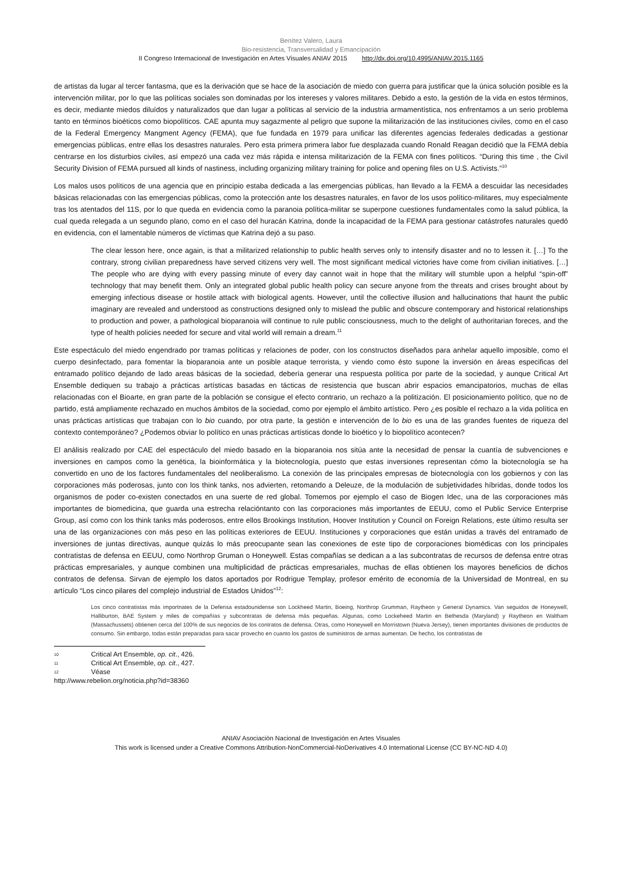Benítez Valero, Laura
Bio-resistencia, Transversalidad y Emancipación
II Congreso Internacional de Investigación en Artes Visuales ANIAV 2015 http://dx.doi.org/10.4995/ANIAV.2015.1165
de artistas da lugar al tercer fantasma, que es la derivación que se hace de la asociación de miedo con guerra para justificar que la única solución posible es la intervención militar, por lo que las políticas sociales son dominadas por los intereses y valores militares. Debido a esto, la gestión de la vida en estos términos, es decir, mediante miedos diluídos y naturalizados que dan lugar a políticas al servicio de la industria armamentística, nos enfrentamos a un serio problema tanto en términos bioéticos como biopolíticos. CAE apunta muy sagazmente al peligro que supone la militarización de las instituciones civiles, como en el caso de la Federal Emergency Mangment Agency (FEMA), que fue fundada en 1979 para unificar las diferentes agencias federales dedicadas a gestionar emergencias públicas, entre ellas los desastres naturales. Pero esta primera primera labor fue desplazada cuando Ronald Reagan decidió que la FEMA debía centrarse en los disturbios civiles, así empezó una cada vez más rápida e intensa militarización de la FEMA con fines políticos. “During this time , the Civil Security Division of FEMA pursued all kinds of nastiness, including organizing military training for police and opening files on U.S. Activists.”<sup>10</sup>
Los malos usos políticos de una agencia que en principio estaba dedicada a las emergencias públicas, han llevado a la FEMA a descuidar las necesidades básicas relacionadas con las emergencias públicas, como la protección ante los desastres naturales, en favor de los usos político-militares, muy especialmente tras los atentados del 11S, por lo que queda en evidencia como la paranoia política-militar se superpone cuestiones fundamentales como la salud pública, la cual queda relegada a un segundo plano, como en el caso del huracán Katrina, donde la incapacidad de la FEMA para gestionar catástrofes naturales quedó en evidencia, con el lamentable números de víctimas que Katrina dejó a su paso.
The clear lesson here, once again, is that a militarized relationship to public health serves only to intensify disaster and no to lessen it. […] To the contrary, strong civilian preparedness have served citizens very well. The most significant medical victories have come from civilian initiatives. […] The people who are dying with every passing minute of every day cannot wait in hope that the military will stumble upon a helpful “spin-off” technology that may benefit them. Only an integrated global public health policy can secure anyone from the threats and crises brought about by emerging infectious disease or hostile attack with biological agents. However, until the collective illusion and hallucinations that haunt the public imaginary are revealed and understood as constructions designed only to mislead the public and obscure contemporary and historical relationships to production and power, a pathological bioparanoia will continue to rule public consciousness, much to the delight of authoritarian foreces, and the type of health policies needed for secure and vital world will remain a dream.<sup>11</sup>
Este espectáculo del miedo engendrado por tramas políticas y relaciones de poder, con los constructos diseñados para anhelar aquello imposible, como el cuerpo desinfectado, para fomentar la bioparanoia ante un posible ataque terrorista, y viendo como ésto supone la inversión en áreas especificas del entramado político dejando de lado areas básicas de la sociedad, debería generar una respuesta política por parte de la sociedad, y aunque Critical Art Ensemble dediquen su trabajo a prácticas artísticas basadas en tácticas de resistencia que buscan abrir espacios emancipatorios, muchas de ellas relacionadas con el Bioarte, en gran parte de la población se consigue el efecto contrario, un rechazo a la politización. El posicionamiento político, que no de partido, está ampliamente rechazado en muchos ámbitos de la sociedad, como por ejemplo el ámbito artístico. Pero ¿es posible el rechazo a la vida política en unas prácticas artísticas que trabajan con lo bio cuando, por otra parte, la gestión e intervención de lo bio es una de las grandes fuentes de riqueza del contexto contemporáneo? ¿Podemos obviar lo político en unas prácticas artísticas donde lo bioético y lo biopolítico acontecen?
El análisis realizado por CAE del espectáculo del miedo basado en la bioparanoia nos sitúa ante la necesidad de pensar la cuantía de subvenciones e inversiones en campos como la genética, la bioinformática y la biotecnología, puesto que estas inversiones representan cómo la biotecnología se ha convertido en uno de los factores fundamentales del neoliberalismo. La conexión de las principales empresas de biotecnología con los gobiernos y con las corporaciones más poderosas, junto con los think tanks, nos advierten, retomando a Deleuze, de la modulación de subjetividades híbridas, donde todos los organismos de poder co-existen conectados en una suerte de red global. Tomemos por ejemplo el caso de Biogen Idec, una de las corporaciones más importantes de biomedicina, que guarda una estrecha relacióntanto con las corporaciones más importantes de EEUU, como el Public Service Enterprise Group, así como con los think tanks más poderosos, entre ellos Brookings Institution, Hoover Institution y Council on Foreign Relations, este último resulta ser una de las organizaciones con más peso en las políticas exteriores de EEUU. Instituciones y corporaciones que están unidas a través del entramado de inversiones de juntas directivas, aunque quizás lo más preocupante sean las conexiones de este tipo de corporaciones biomédicas con los principales contratistas de defensa en EEUU, como Northrop Gruman o Honeywell. Estas compañías se dedican a a las subcontratas de recursos de defensa entre otras prácticas empresariales, y aunque combinen una multiplicidad de prácticas empresariales, muchas de ellas obtienen los mayores beneficios de dichos contratos de defensa. Sirvan de ejemplo los datos aportados por Rodrigue Templay, profesor emérito de economía de la Universidad de Montreal, en su artículo “Los cinco pilares del complejo industrial de Estados Unidos”<sup>12</sup>:
Los cinco contratistas más importnates de la Defensa estadounidense son Lockheed Martin, Boeing, Northrop Grumman, Raytheon y General Dynamics. Van seguidos de Honeywell, Halliburton, BAE System y miles de compañías y subcontratas de defensa más pequeñas. Algunas, como Lockeheed Martin en Bethesda (Maryland) y Raytheon en Waltham (Massachussets) obtienen cerca del 100% de sus negocios de los contratos de defensa. Otras, como Honeywell en Morristown (Nueva Jersey), tienen importantes divisiones de productos de consumo. Sin embargo, todas están preparadas para sacar provecho en cuanto los gastos de suministros de armas aumentan. De hecho, los contratistas de
10 Critical Art Ensemble, op. cit., 426.
11 Critical Art Ensemble, op. cit., 427.
12 Véase http://www.rebelion.org/noticia.php?id=38360
ANIAV Asociación Nacional de Investigación en Artes Visuales
This work is licensed under a Creative Commons Attribution-NonCommercial-NoDerivatives 4.0 International License (CC BY-NC-ND 4.0)